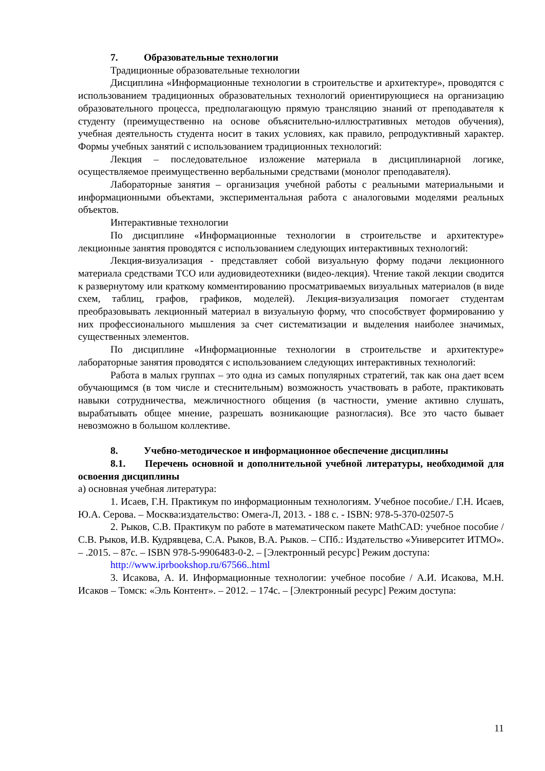7. Образовательные технологии
Традиционные образовательные технологии
Дисциплина «Информационные технологии в строительстве и архитектуре», проводятся с использованием традиционных образовательных технологий ориентирующиеся на организацию образовательного процесса, предполагающую прямую трансляцию знаний от преподавателя к студенту (преимущественно на основе объяснительно-иллюстративных методов обучения), учебная деятельность студента носит в таких условиях, как правило, репродуктивный характер. Формы учебных занятий с использованием традиционных технологий:
Лекция – последовательное изложение материала в дисциплинарной логике, осуществляемое преимущественно вербальными средствами (монолог преподавателя).
Лабораторные занятия – организация учебной работы с реальными материальными и информационными объектами, экспериментальная работа с аналоговыми моделями реальных объектов.
Интерактивные технологии
По дисциплине «Информационные технологии в строительстве и архитектуре» лекционные занятия проводятся с использованием следующих интерактивных технологий:
Лекция-визуализация - представляет собой визуальную форму подачи лекционного материала средствами ТСО или аудиовидеотехники (видео-лекция). Чтение такой лекции сводится к развернутому или краткому комментированию просматриваемых визуальных материалов (в виде схем, таблиц, графов, графиков, моделей). Лекция-визуализация помогает студентам преобразовывать лекционный материал в визуальную форму, что способствует формированию у них профессионального мышления за счет систематизации и выделения наиболее значимых, существенных элементов.
По дисциплине «Информационные технологии в строительстве и архитектуре» лабораторные занятия проводятся с использованием следующих интерактивных технологий:
Работа в малых группах – это одна из самых популярных стратегий, так как она дает всем обучающимся (в том числе и стеснительным) возможность участвовать в работе, практиковать навыки сотрудничества, межличностного общения (в частности, умение активно слушать, вырабатывать общее мнение, разрешать возникающие разногласия). Все это часто бывает невозможно в большом коллективе.
8. Учебно-методическое и информационное обеспечение дисциплины
8.1. Перечень основной и дополнительной учебной литературы, необходимой для освоения дисциплины
а) основная учебная литература:
1. Исаев, Г.Н. Практикум по информационным технологиям. Учебное пособие./ Г.Н. Исаев, Ю.А. Серова. – Москва:издательство: Омега-Л, 2013. - 188 с. - ISBN: 978-5-370-02507-5
2. Рыков, С.В. Практикум по работе в математическом пакете MathCAD: учебное пособие / С.В. Рыков, И.В. Кудрявцева, С.А. Рыков, В.А. Рыков. – СПб.: Издательство «Университет ИТМО». – .2015. – 87с. – ISBN 978-5-9906483-0-2. – [Электронный ресурс] Режим доступа:
http://www.iprbookshop.ru/67566..html
3. Исакова, А. И. Информационные технологии: учебное пособие / А.И. Исакова, М.Н. Исаков – Томск: «Эль Контент». – 2012. – 174с. – [Электронный ресурс] Режим доступа:
11